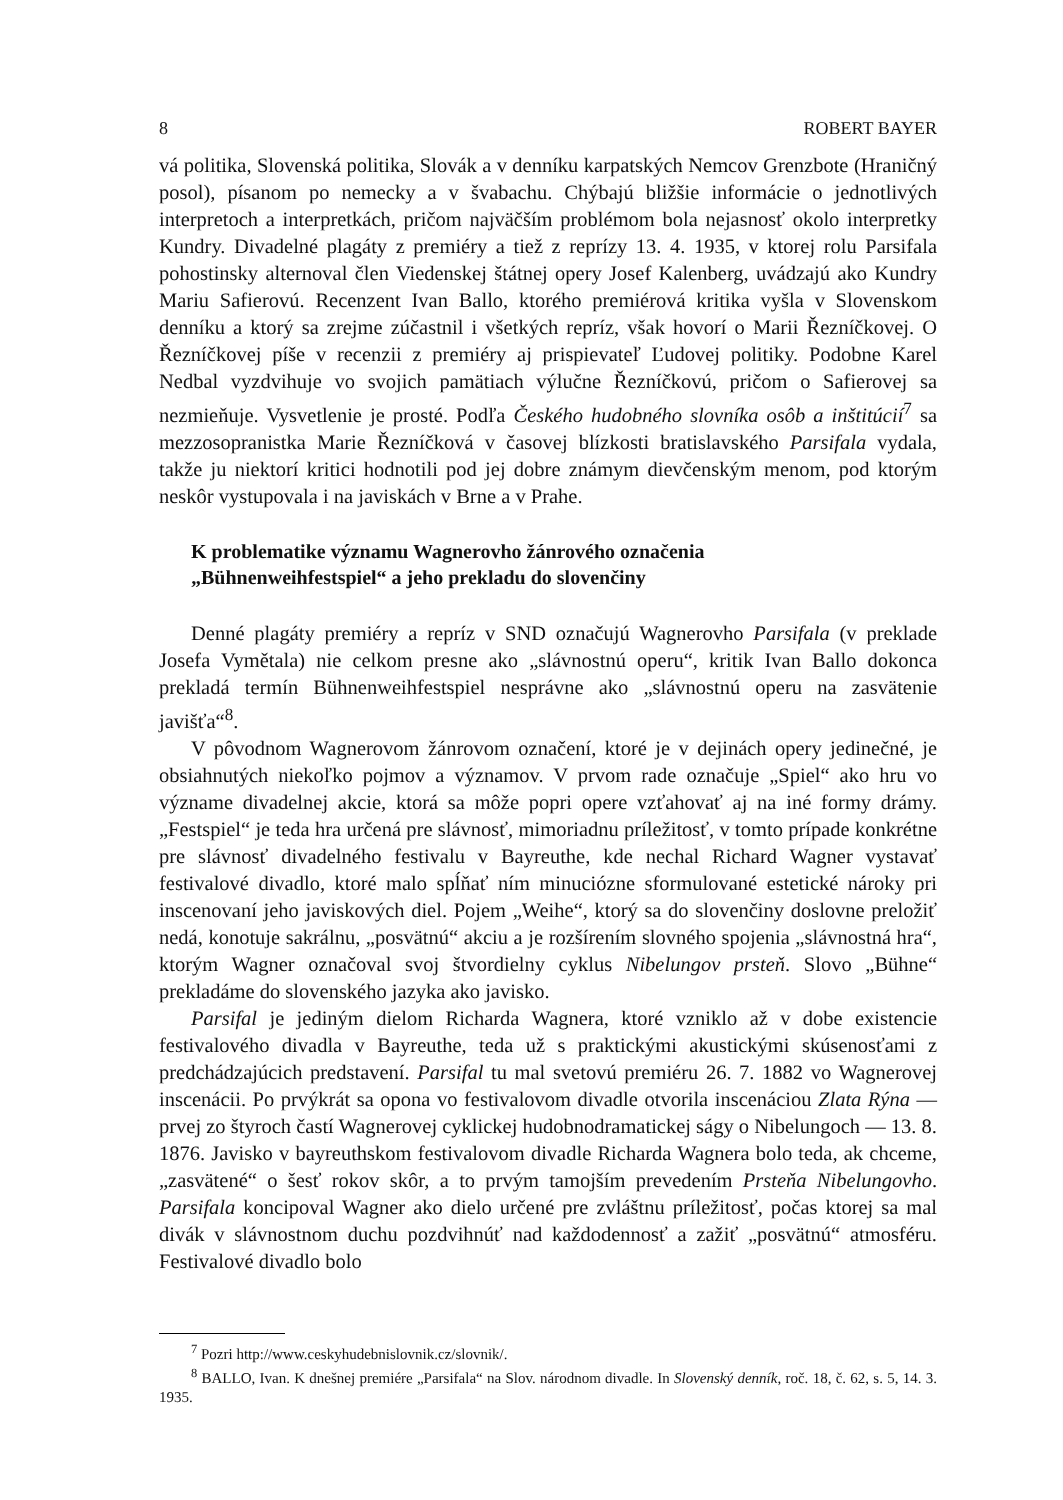8 ROBERT BAYER
vá politika, Slovenská politika, Slovák a v denníku karpatských Nemcov Grenzbote (Hraničný posol), písanom po nemecky a v švabachu. Chýbajú bližšie informácie o jednotlivých interpretoch a interpretkách, pričom najväčším problémom bola nejasnosť okolo interpretky Kundry. Divadelné plagáty z premiéry a tiež z reprízy 13. 4. 1935, v ktorej rolu Parsifala pohostinsky alternoval člen Viedenskej štátnej opery Josef Kalenberg, uvádzajú ako Kundry Mariu Safierovú. Recenzent Ivan Ballo, ktorého premiérová kritika vyšla v Slovenskom denníku a ktorý sa zrejme zúčastnil i všetkých repríz, však hovorí o Marii Řezníčkovej. O Řezníčkovej píše v recenzii z premiéry aj prispievateľ Ľudovej politiky. Podobne Karel Nedbal vyzdvihuje vo svojich pamätiach výlučne Řezníčkovú, pričom o Safierovej sa nezmieňuje. Vysvetlenie je prosté. Podľa Českého hudobného slovníka osôb a inštitúcií<sup>7</sup> sa mezzosopranistka Marie Řezníčková v časovej blízkosti bratislavského Parsifala vydala, takže ju niektorí kritici hodnotili pod jej dobre známym dievčenským menom, pod ktorým neskôr vystupovala i na javiskách v Brne a v Prahe.
K problematike významu Wagnerovho žánrového označenia
„Bühnenweihfestspiel“ a jeho prekladu do slovenčiny
Denné plagáty premiéry a repríz v SND označujú Wagnerovho Parsifala (v preklade Josefa Vymětala) nie celkom presne ako „slávnostnú operu“, kritik Ivan Ballo dokonca prekladá termín Bühnenweihfestspiel nesprávne ako „slávnostnú operu na zasvätenie javišťa“<sup>8</sup>.
V pôvodnom Wagnerovom žánrovom označení, ktoré je v dejinách opery jedinečné, je obsiahnutých niekoľko pojmov a významov. V prvom rade označuje „Spiel“ ako hru vo význame divadelnej akcie, ktorá sa môže popri opere vzťahovať aj na iné formy drámy. „Festspiel“ je teda hra určená pre slávnosť, mimoriadnu príležitosť, v tomto prípade konkrétne pre slávnosť divadelného festivalu v Bayreuthe, kde nechal Richard Wagner vystavať festivalové divadlo, ktoré malo spĺňať ním minuciózne sformulované estetické nároky pri inscenovaní jeho javiskových diel. Pojem „Weihe“, ktorý sa do slovenčiny doslovne preložiť nedá, konotuje sakrálnu, „posvätnú“ akciu a je rozšírením slovného spojenia „slávnostná hra“, ktorým Wagner označoval svoj štvordielny cyklus Nibelungov prsteň. Slovo „Bühne“ prekladáme do slovenského jazyka ako javisko.
Parsifal je jediným dielom Richarda Wagnera, ktoré vzniklo až v dobe existencie festivalového divadla v Bayreuthe, teda už s praktickými akustickými skúsenosťami z predchádzajúcich predstavení. Parsifal tu mal svetovú premiéru 26. 7. 1882 vo Wagnerovej inscenácii. Po prvýkrát sa opona vo festivalovom divadle otvorila inscenáciou Zlata Rýna — prvej zo štyroch častí Wagnerovej cyklickej hudobnodramatickej ságy o Nibelungoch — 13. 8. 1876. Javisko v bayreuthskom festivalovom divadle Richarda Wagnera bolo teda, ak chceme, „zasvätené“ o šesť rokov skôr, a to prvým tamojším prevedením Prsteňa Nibelungovho. Parsifala koncipoval Wagner ako dielo určené pre zvláštnu príležitosť, počas ktorej sa mal divák v slávnostnom duchu pozdvihnúť nad každodennosť a zažiť „posvätnú“ atmosféru. Festivalové divadlo bolo
<sup>7</sup> Pozri http://www.ceskyhudebnislovnik.cz/slovnik/.
<sup>8</sup> BALLO, Ivan. K dnešnej premiére „Parsifala“ na Slov. národnom divadle. In Slovenský denník, roč. 18, č. 62, s. 5, 14. 3. 1935.